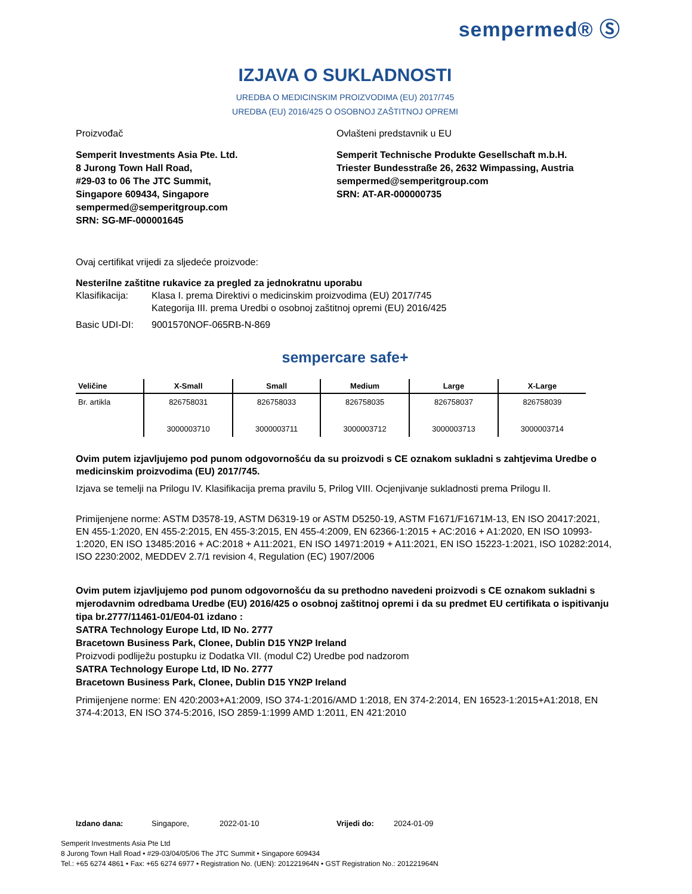sempermed® Ⓢ
IZJAVA O SUKLADNOSTI
UREDBA O MEDICINSKIM PROIZVODIMA (EU) 2017/745
UREDBA (EU) 2016/425 O OSOBNOJ ZAŠTITNOJ OPREMI
Proizvođač Ovlašteni predstavnik u EU
Semperit Investments Asia Pte. Ltd.
8 Jurong Town Hall Road,
#29-03 to 06 The JTC Summit,
Singapore 609434, Singapore
sempermed@semperitgroup.com
SRN: SG-MF-000001645
Semperit Technische Produkte Gesellschaft m.b.H.
Triester Bundesstraße 26, 2632 Wimpassing, Austria
sempermed@semperitgroup.com
SRN: AT-AR-000000735
Ovaj certifikat vrijedi za sljedeće proizvode:
Nesterilne zaštitne rukavice za pregled za jednokratnu uporabu
Klasifikacija: Klasa I. prema Direktivi o medicinskim proizvodima (EU) 2017/745
Kategorija III. prema Uredbi o osobnoj zaštitnoj opremi (EU) 2016/425
Basic UDI-DI: 9001570NOF-065RB-N-869
sempercare safe+
| Veličine | X-Small | Small | Medium | Large | X-Large |
| --- | --- | --- | --- | --- | --- |
| Br. artikla | 826758031 3000003710 | 826758033 3000003711 | 826758035 3000003712 | 826758037 3000003713 | 826758039 3000003714 |
Ovim putem izjavljujemo pod punom odgovornošću da su proizvodi s CE oznakom sukladni s zahtjevima Uredbe o medicinskim proizvodima (EU) 2017/745.
Izjava se temelji na Prilogu IV. Klasifikacija prema pravilu 5, Prilog VIII. Ocjenjivanje sukladnosti prema Prilogu II.
Primijenjene norme: ASTM D3578-19, ASTM D6319-19 or ASTM D5250-19, ASTM F1671/F1671M-13, EN ISO 20417:2021, EN 455-1:2020, EN 455-2:2015, EN 455-3:2015, EN 455-4:2009, EN 62366-1:2015 + AC:2016 + A1:2020, EN ISO 10993-1:2020, EN ISO 13485:2016 + AC:2018 + A11:2021, EN ISO 14971:2019 + A11:2021, EN ISO 15223-1:2021, ISO 10282:2014, ISO 2230:2002, MEDDEV 2.7/1 revision 4, Regulation (EC) 1907/2006
Ovim putem izjavljujemo pod punom odgovornošću da su prethodno navedeni proizvodi s CE oznakom sukladni s mjerodavnim odredbama Uredbe (EU) 2016/425 o osobnoj zaštitnoj opremi i da su predmet EU certifikata o ispitivanju tipa br.2777/11461-01/E04-01 izdano :
SATRA Technology Europe Ltd, ID No. 2777
Bracetown Business Park, Clonee, Dublin D15 YN2P Ireland
Proizvodi podliježu postupku iz Dodatka VII. (modul C2) Uredbe pod nadzorom
SATRA Technology Europe Ltd, ID No. 2777
Bracetown Business Park, Clonee, Dublin D15 YN2P Ireland
Primijenjene norme: EN 420:2003+A1:2009, ISO 374-1:2016/AMD 1:2018, EN 374-2:2014, EN 16523-1:2015+A1:2018, EN 374-4:2013, EN ISO 374-5:2016, ISO 2859-1:1999 AMD 1:2011, EN 421:2010
Izdano dana: Singapore, 2022-01-10 Vrijedi do: 2024-01-09
Semperit Investments Asia Pte Ltd
8 Jurong Town Hall Road • #29-03/04/05/06 The JTC Summit • Singapore 609434
Tel.: +65 6274 4861 • Fax: +65 6274 6977 • Registration No. (UEN): 201221964N • GST Registration No.: 201221964N